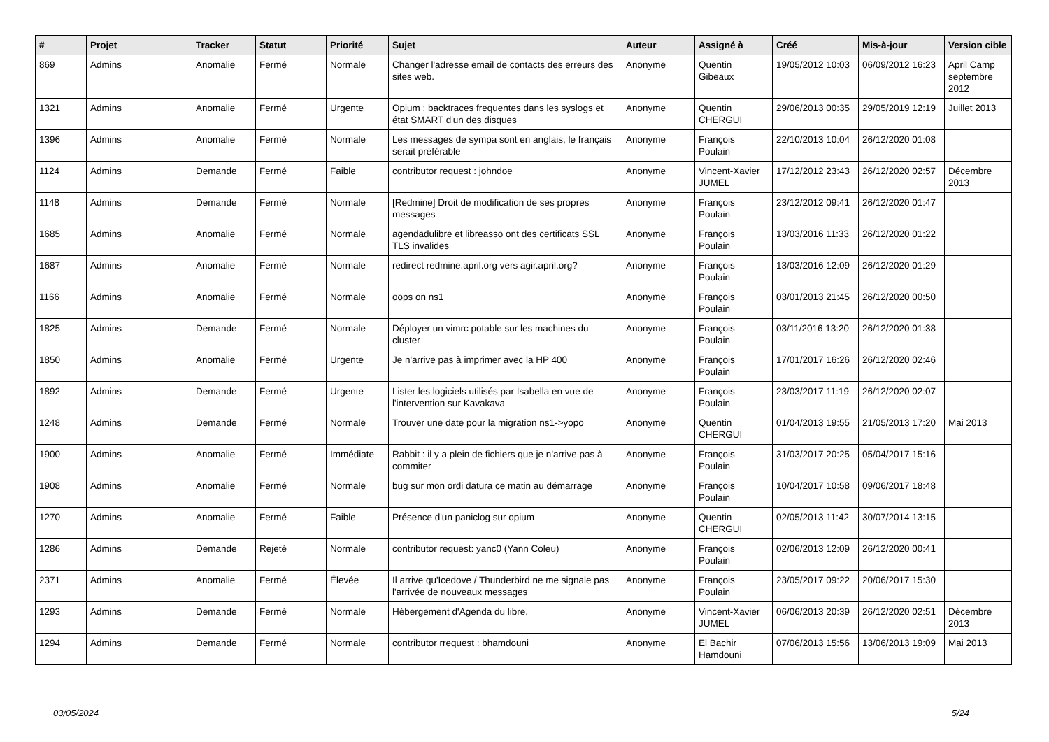| # | Projet | Tracker | Statut | Priorité | Sujet | Auteur | Assigné à | Créé | Mis-à-jour | Version cible |
| --- | --- | --- | --- | --- | --- | --- | --- | --- | --- | --- |
| 869 | Admins | Anomalie | Fermé | Normale | Changer l'adresse email de contacts des erreurs des sites web. | Anonyme | Quentin Gibeaux | 19/05/2012 10:03 | 06/09/2012 16:23 | April Camp septembre 2012 |
| 1321 | Admins | Anomalie | Fermé | Urgente | Opium : backtraces frequentes dans les syslogs et état SMART d'un des disques | Anonyme | Quentin CHERGUI | 29/06/2013 00:35 | 29/05/2019 12:19 | Juillet 2013 |
| 1396 | Admins | Anomalie | Fermé | Normale | Les messages de sympa sont en anglais, le français serait préférable | Anonyme | François Poulain | 22/10/2013 10:04 | 26/12/2020 01:08 | |
| 1124 | Admins | Demande | Fermé | Faible | contributor request : johndoe | Anonyme | Vincent-Xavier JUMEL | 17/12/2012 23:43 | 26/12/2020 02:57 | Décembre 2013 |
| 1148 | Admins | Demande | Fermé | Normale | [Redmine] Droit de modification de ses propres messages | Anonyme | François Poulain | 23/12/2012 09:41 | 26/12/2020 01:47 | |
| 1685 | Admins | Anomalie | Fermé | Normale | agendadulibre et libreasso ont des certificats SSL TLS invalides | Anonyme | François Poulain | 13/03/2016 11:33 | 26/12/2020 01:22 | |
| 1687 | Admins | Anomalie | Fermé | Normale | redirect redmine.april.org vers agir.april.org? | Anonyme | François Poulain | 13/03/2016 12:09 | 26/12/2020 01:29 | |
| 1166 | Admins | Anomalie | Fermé | Normale | oops on ns1 | Anonyme | François Poulain | 03/01/2013 21:45 | 26/12/2020 00:50 | |
| 1825 | Admins | Demande | Fermé | Normale | Déployer un vimrc potable sur les machines du cluster | Anonyme | François Poulain | 03/11/2016 13:20 | 26/12/2020 01:38 | |
| 1850 | Admins | Anomalie | Fermé | Urgente | Je n'arrive pas à imprimer avec la HP 400 | Anonyme | François Poulain | 17/01/2017 16:26 | 26/12/2020 02:46 | |
| 1892 | Admins | Demande | Fermé | Urgente | Lister les logiciels utilisés par Isabella en vue de l'intervention sur Kavakava | Anonyme | François Poulain | 23/03/2017 11:19 | 26/12/2020 02:07 | |
| 1248 | Admins | Demande | Fermé | Normale | Trouver une date pour la migration ns1->yopo | Anonyme | Quentin CHERGUI | 01/04/2013 19:55 | 21/05/2013 17:20 | Mai 2013 |
| 1900 | Admins | Anomalie | Fermé | Immédiate | Rabbit : il y a plein de fichiers que je n'arrive pas à commiter | Anonyme | François Poulain | 31/03/2017 20:25 | 05/04/2017 15:16 | |
| 1908 | Admins | Anomalie | Fermé | Normale | bug sur mon ordi datura ce matin au démarrage | Anonyme | François Poulain | 10/04/2017 10:58 | 09/06/2017 18:48 | |
| 1270 | Admins | Anomalie | Fermé | Faible | Présence d'un paniclog sur opium | Anonyme | Quentin CHERGUI | 02/05/2013 11:42 | 30/07/2014 13:15 | |
| 1286 | Admins | Demande | Rejeté | Normale | contributor request: yanc0 (Yann Coleu) | Anonyme | François Poulain | 02/06/2013 12:09 | 26/12/2020 00:41 | |
| 2371 | Admins | Anomalie | Fermé | Élevée | Il arrive qu'Icedove / Thunderbird ne me signale pas l'arrivée de nouveaux messages | Anonyme | François Poulain | 23/05/2017 09:22 | 20/06/2017 15:30 | |
| 1293 | Admins | Demande | Fermé | Normale | Hébergement d'Agenda du libre. | Anonyme | Vincent-Xavier JUMEL | 06/06/2013 20:39 | 26/12/2020 02:51 | Décembre 2013 |
| 1294 | Admins | Demande | Fermé | Normale | contributor rrequest : bhamdouni | Anonyme | El Bachir Hamdouni | 07/06/2013 15:56 | 13/06/2013 19:09 | Mai 2013 |
03/05/2024 5/24